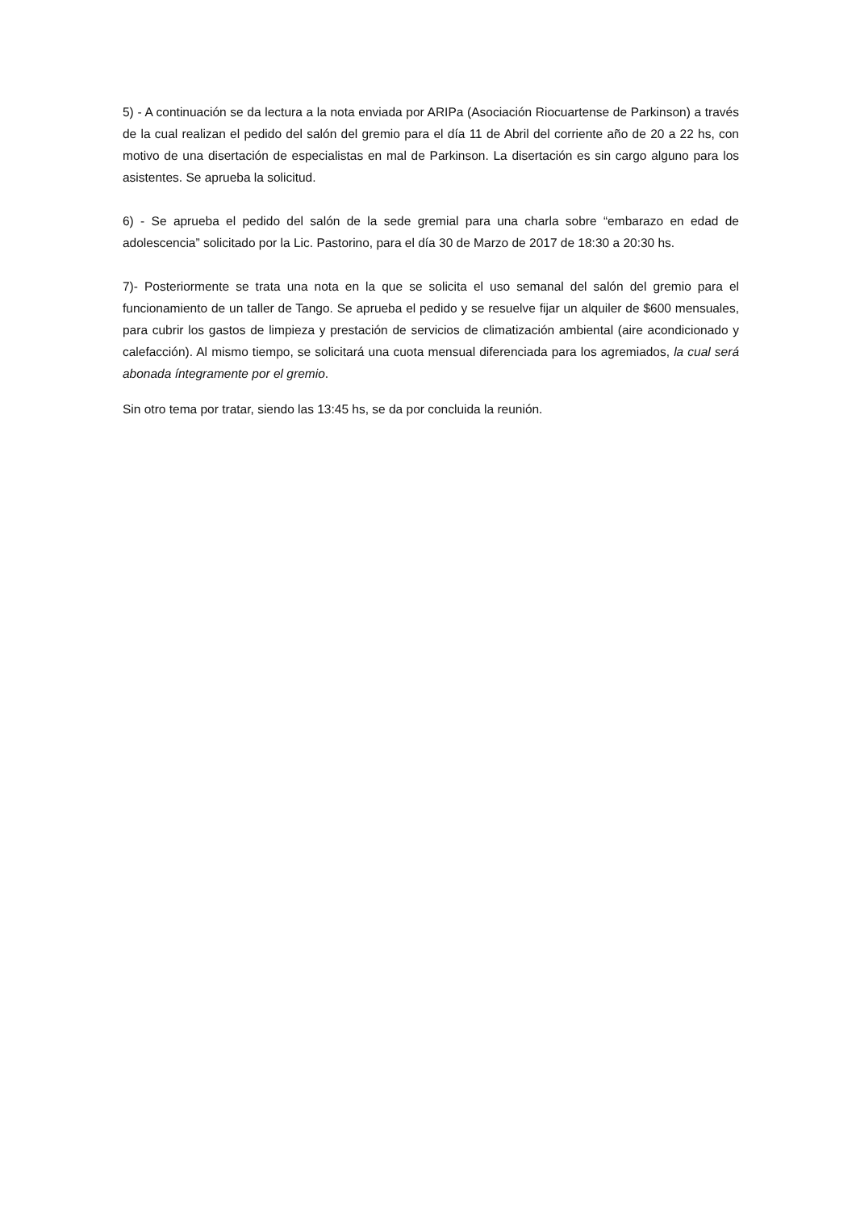5) - A continuación se da lectura a la nota enviada por ARIPa (Asociación Riocuartense de Parkinson) a través de la cual realizan el pedido del salón del gremio para el día 11 de Abril del corriente año de 20 a 22 hs, con motivo de una disertación de especialistas en mal de Parkinson. La disertación es sin cargo alguno para los asistentes. Se aprueba la solicitud.
6) - Se aprueba el pedido del salón de la sede gremial para una charla sobre “embarazo en edad de adolescencia” solicitado por la Lic. Pastorino, para el día 30 de Marzo de 2017 de 18:30 a 20:30 hs.
7)- Posteriormente se trata una nota en la que se solicita el uso semanal del salón del gremio para el funcionamiento de un taller de Tango. Se aprueba el pedido y se resuelve fijar un alquiler de $600 mensuales, para cubrir los gastos de limpieza y prestación de servicios de climatización ambiental (aire acondicionado y calefacción). Al mismo tiempo, se solicitará una cuota mensual diferenciada para los agremiados, la cual será abonada íntegramente por el gremio.
Sin otro tema por tratar, siendo las 13:45 hs, se da por concluida la reunión.